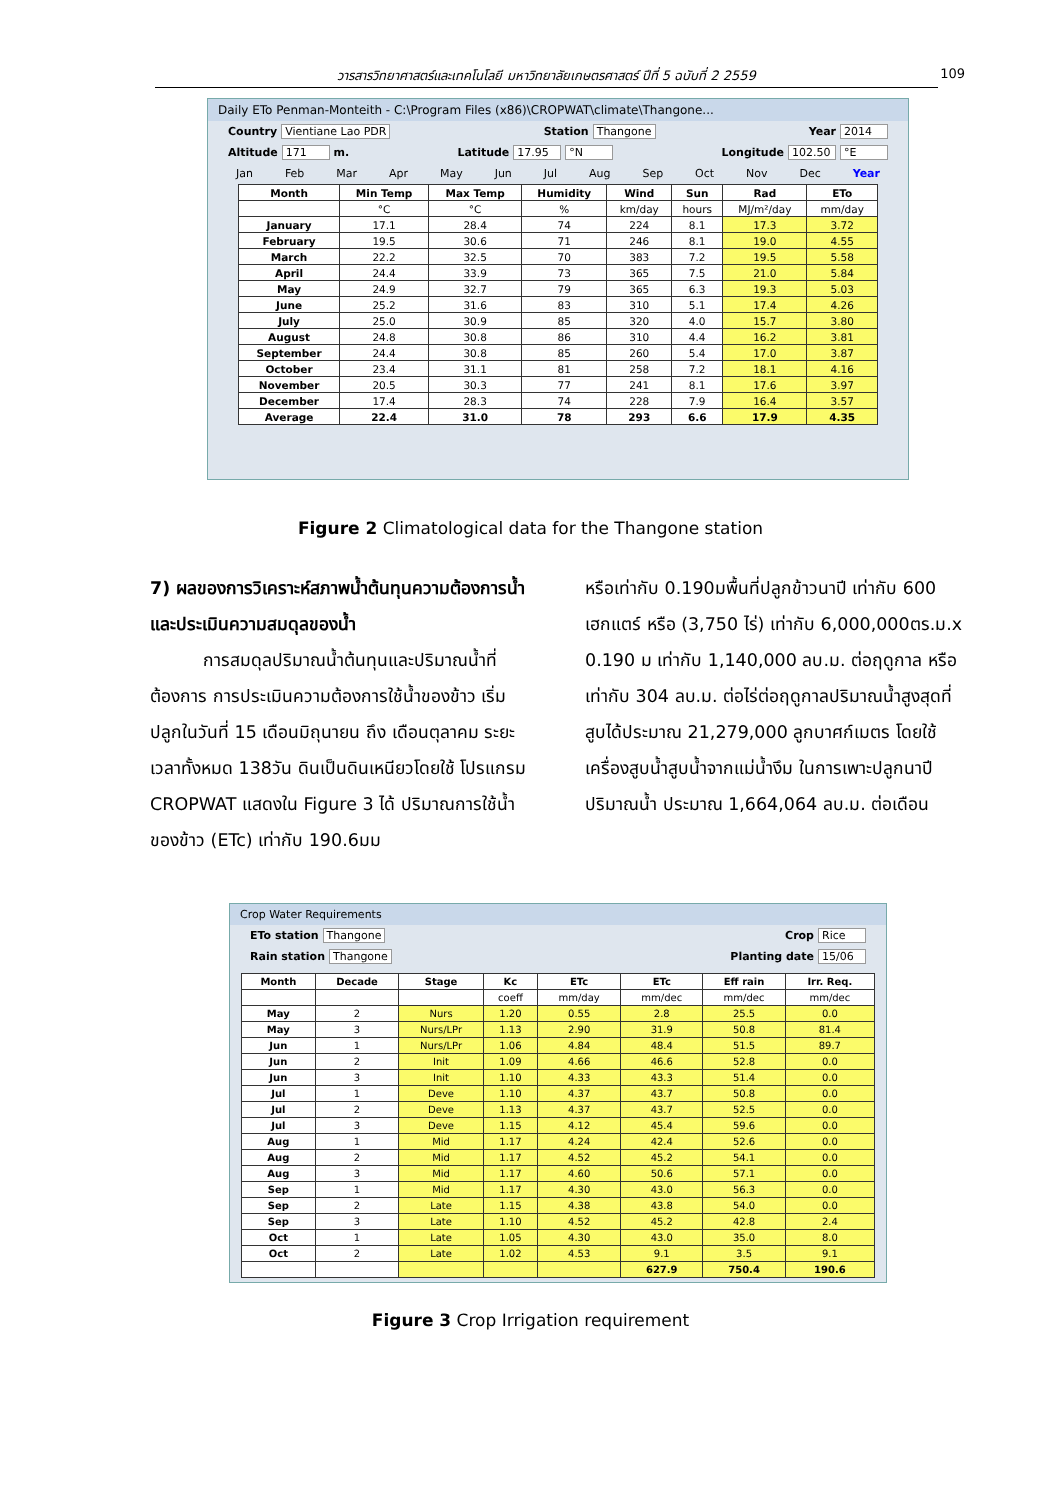วารสารวิทยาศาสตร์และเทคโนโลยี มหาวิทยาลัยเกษตรศาสตร์ ปีที่ 5 ฉบับที่ 2 2559 109
Daily ETo Penman-Monteith - C:\Program Files (x86)\CROPWAT\climate\Thangone...
Country Vientiane Lao PDR Station Thangone Year 2014
Altitude 171 m. Latitude 17.95 °N Longitude 102.50 °E
Jan Feb Mar Apr May Jun Jul Aug Sep Oct Nov Dec Year
| Month | Min Temp | Max Temp | Humidity | Wind | Sun | Rad | ETo |
| --- | --- | --- | --- | --- | --- | --- | --- |
| | °C | °C | % | km/day | hours | MJ/m²/day | mm/day |
| January | 17.1 | 28.4 | 74 | 224 | 8.1 | 17.3 | 3.72 |
| February | 19.5 | 30.6 | 71 | 246 | 8.1 | 19.0 | 4.55 |
| March | 22.2 | 32.5 | 70 | 383 | 7.2 | 19.5 | 5.58 |
| April | 24.4 | 33.9 | 73 | 365 | 7.5 | 21.0 | 5.84 |
| May | 24.9 | 32.7 | 79 | 365 | 6.3 | 19.3 | 5.03 |
| June | 25.2 | 31.6 | 83 | 310 | 5.1 | 17.4 | 4.26 |
| July | 25.0 | 30.9 | 85 | 320 | 4.0 | 15.7 | 3.80 |
| August | 24.8 | 30.8 | 86 | 310 | 4.4 | 16.2 | 3.81 |
| September | 24.4 | 30.8 | 85 | 260 | 5.4 | 17.0 | 3.87 |
| October | 23.4 | 31.1 | 81 | 258 | 7.2 | 18.1 | 4.16 |
| November | 20.5 | 30.3 | 77 | 241 | 8.1 | 17.6 | 3.97 |
| December | 17.4 | 28.3 | 74 | 228 | 7.9 | 16.4 | 3.57 |
| Average | 22.4 | 31.0 | 78 | 293 | 6.6 | 17.9 | 4.35 |
Figure 2 Climatological data for the Thangone station
7) ผลของการวิเคราะห์สภาพน้ำต้นทุนความต้องการน้ำและประเมินความสมดุลของน้ำ
   การสมดุลปริมาณน้ำต้นทุนและปริมาณน้ำที่ต้องการ การประเมินความต้องการใช้น้ำของข้าว เริ่มปลูกในวันที่ 15 เดือนมิถุนายน ถึง เดือนตุลาคม ระยะเวลาทั้งหมด 138วัน ดินเป็นดินเหนียวโดยใช้ โปรแกรม CROPWAT แสดงใน Figure 3 ได้ ปริมาณการใช้น้ำของข้าว (ETc) เท่ากับ 190.6มม
หรือเท่ากับ 0.190มพื้นที่ปลูกข้าวนาปี เท่ากับ 600 เฮกแตร์ หรือ (3,750 ไร่) เท่ากับ 6,000,000ตร.ม.x 0.190 ม เท่ากับ 1,140,000 ลบ.ม. ต่อฤดูกาล หรือ เท่ากับ 304 ลบ.ม. ต่อไร่ต่อฤดูกาลปริมาณน้ำสูงสุดที่สูบได้ประมาณ 21,279,000 ลูกบาศก์เมตร โดยใช้เครื่องสูบน้ำสูบน้ำจากแม่น้ำงึม ในการเพาะปลูกนาปี ปริมาณน้ำ ประมาณ 1,664,064 ลบ.ม. ต่อเดือน
Crop Water Requirements
ETo station Thangone Crop Rice
Rain station Thangone Planting date 15/06
| Month | Decade | Stage | Kc | ETc | ETc | Eff rain | Irr. Req. |
| --- | --- | --- | --- | --- | --- | --- | --- |
| | | | coeff | mm/day | mm/dec | mm/dec | mm/dec |
| May | 2 | Nurs | 1.20 | 0.55 | 2.8 | 25.5 | 0.0 |
| May | 3 | Nurs/LPr | 1.13 | 2.90 | 31.9 | 50.8 | 81.4 |
| Jun | 1 | Nurs/LPr | 1.06 | 4.84 | 48.4 | 51.5 | 89.7 |
| Jun | 2 | Init | 1.09 | 4.66 | 46.6 | 52.8 | 0.0 |
| Jun | 3 | Init | 1.10 | 4.33 | 43.3 | 51.4 | 0.0 |
| Jul | 1 | Deve | 1.10 | 4.37 | 43.7 | 50.8 | 0.0 |
| Jul | 2 | Deve | 1.13 | 4.37 | 43.7 | 52.5 | 0.0 |
| Jul | 3 | Deve | 1.15 | 4.12 | 45.4 | 59.6 | 0.0 |
| Aug | 1 | Mid | 1.17 | 4.24 | 42.4 | 52.6 | 0.0 |
| Aug | 2 | Mid | 1.17 | 4.52 | 45.2 | 54.1 | 0.0 |
| Aug | 3 | Mid | 1.17 | 4.60 | 50.6 | 57.1 | 0.0 |
| Sep | 1 | Mid | 1.17 | 4.30 | 43.0 | 56.3 | 0.0 |
| Sep | 2 | Late | 1.15 | 4.38 | 43.8 | 54.0 | 0.0 |
| Sep | 3 | Late | 1.10 | 4.52 | 45.2 | 42.8 | 2.4 |
| Oct | 1 | Late | 1.05 | 4.30 | 43.0 | 35.0 | 8.0 |
| Oct | 2 | Late | 1.02 | 4.53 | 9.1 | 3.5 | 9.1 |
| | | | | | 627.9 | 750.4 | 190.6 |
Figure 3 Crop Irrigation requirement